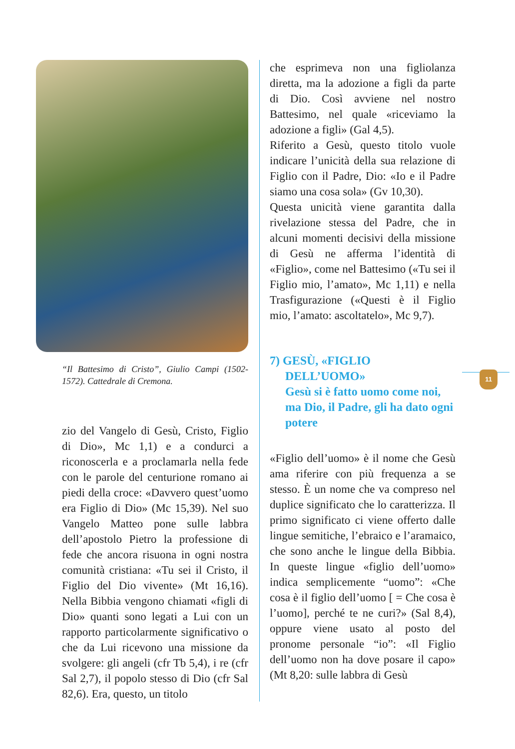11
“Il Battesimo di Cristo”, Giulio Campi (1502-1572). Cattedrale di Cremona.
zio del Vangelo di Gesù, Cristo, Figlio di Dio», Mc 1,1) e a condurci a riconoscerla e a proclamarla nella fede con le parole del centurione romano ai piedi della croce: «Davvero quest’uomo era Figlio di Dio» (Mc 15,39). Nel suo Vangelo Matteo pone sulle labbra dell’apostolo Pietro la professione di fede che ancora risuona in ogni nostra comunità cristiana: «Tu sei il Cristo, il Figlio del Dio vivente» (Mt 16,16). Nella Bibbia vengono chiamati «figli di Dio» quanti sono legati a Lui con un rapporto particolarmente significativo o che da Lui ricevono una missione da svolgere: gli angeli (cfr Tb 5,4), i re (cfr Sal 2,7), il popolo stesso di Dio (cfr Sal 82,6). Era, questo, un titolo
che esprimeva non una figliolanza diretta, ma la adozione a figli da parte di Dio. Così avviene nel nostro Battesimo, nel quale «riceviamo la adozione a figli» (Gal 4,5).
Riferito a Gesù, questo titolo vuole indicare l’unicità della sua relazione di Figlio con il Padre, Dio: «Io e il Padre siamo una cosa sola» (Gv 10,30).
Questa unicità viene garantita dalla rivelazione stessa del Padre, che in alcuni momenti decisivi della missione di Gesù ne afferma l’identità di «Figlio», come nel Battesimo («Tu sei il Figlio mio, l’amato», Mc 1,11) e nella Trasfigurazione («Questi è il Figlio mio, l’amato: ascoltatelo», Mc 9,7).
7) GESÙ, «FIGLIO
DELL’UOMO»
Gesù si è fatto uomo come noi, ma Dio, il Padre, gli ha dato ogni potere
«Figlio dell’uomo» è il nome che Gesù ama riferire con più frequenza a se stesso. È un nome che va compreso nel duplice significato che lo caratterizza. Il primo significato ci viene offerto dalle lingue semitiche, l’ebraico e l’aramaico, che sono anche le lingue della Bibbia. In queste lingue «figlio dell’uomo» indica semplicemente “uomo”: «Che cosa è il figlio dell’uomo [ = Che cosa è l’uomo], perché te ne curi?» (Sal 8,4), oppure viene usato al posto del pronome personale “io”: «Il Figlio dell’uomo non ha dove posare il capo» (Mt 8,20: sulle labbra di Gesù